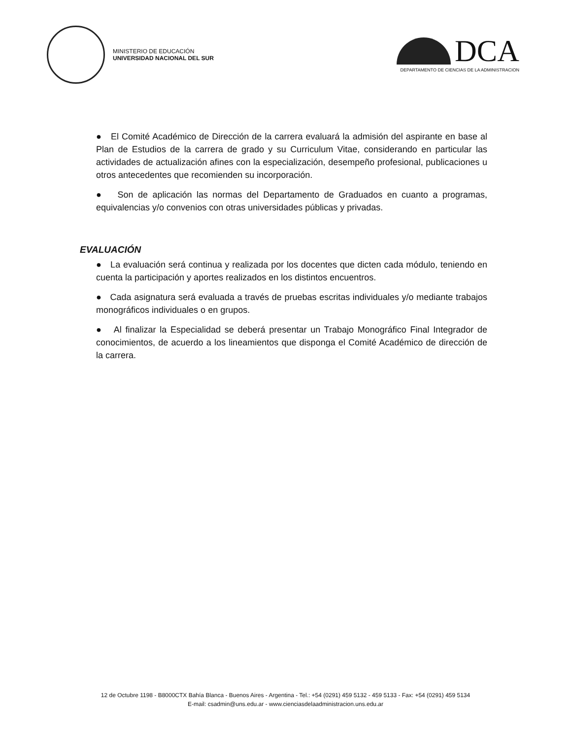MINISTERIO DE EDUCACIÓN
UNIVERSIDAD NACIONAL DEL SUR
DCA
DEPARTAMENTO DE CIENCIAS DE LA ADMINISTRACION
● El Comité Académico de Dirección de la carrera evaluará la admisión del aspirante en base al Plan de Estudios de la carrera de grado y su Curriculum Vitae, considerando en particular las actividades de actualización afines con la especialización, desempeño profesional, publicaciones u otros antecedentes que recomienden su incorporación.
● Son de aplicación las normas del Departamento de Graduados en cuanto a programas, equivalencias y/o convenios con otras universidades públicas y privadas.
EVALUACIÓN
● La evaluación será continua y realizada por los docentes que dicten cada módulo, teniendo en cuenta la participación y aportes realizados en los distintos encuentros.
● Cada asignatura será evaluada a través de pruebas escritas individuales y/o mediante trabajos monográficos individuales o en grupos.
● Al finalizar la Especialidad se deberá presentar un Trabajo Monográfico Final Integrador de conocimientos, de acuerdo a los lineamientos que disponga el Comité Académico de dirección de la carrera.
12 de Octubre 1198 - B8000CTX Bahía Blanca - Buenos Aires - Argentina - Tel.: +54 (0291) 459 5132 - 459 5133 - Fax: +54 (0291) 459 5134
E-mail: csadmin@uns.edu.ar - www.cienciasdelaadministracion.uns.edu.ar